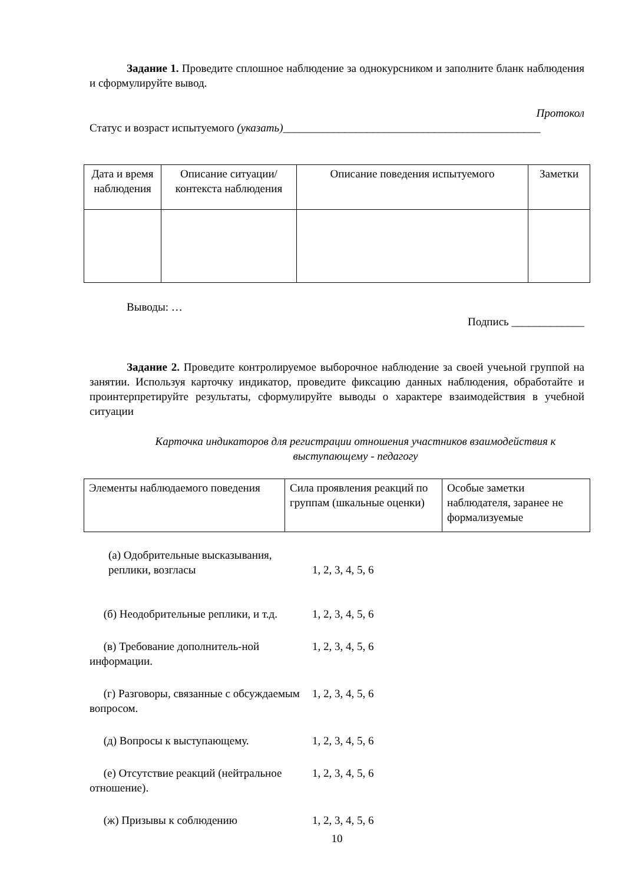Задание 1. Проведите сплошное наблюдение за однокурсником и заполните бланк наблюдения и сформулируйте вывод.
Протокол
Статус и возраст испытуемого (указать)______________________________________________
| Дата и время наблюдения | Описание ситуации/контекста наблюдения | Описание поведения испытуемого | Заметки |
Выводы: …
Подпись _____________
Задание 2. Проведите контролируемое выборочное наблюдение за своей учеьной группой на занятии. Используя карточку индикатор, проведите фиксацию данных наблюдения, обработайте и проинтерпретируйте результаты, сформулируйте выводы о характере взаимодействия в учебной ситуации
Карточка индикаторов для регистрации отношения участников взаимодействия к выступающему - педагогу
| Элементы наблюдаемого поведения | Сила проявления реакций по группам (шкальные оценки) | Особые заметки наблюдателя, заранее не формализуемые |
(а) Одобрительные высказывания, реплики, возгласы
1, 2, 3, 4, 5, 6
(б) Неодобрительные реплики, и т.д.
1, 2, 3, 4, 5, 6
(в) Требование дополнитель-ной информации.
1, 2, 3, 4, 5, 6
(г) Разговоры, связанные с обсуждаемым вопросом.
1, 2, 3, 4, 5, 6
(д) Вопросы к выступающему. 1, 2, 3, 4, 5, 6
(е) Отсутствие реакций (нейтральное отношение).
1, 2, 3, 4, 5, 6
(ж) Призывы к соблюдению 1, 2, 3, 4, 5, 6
10